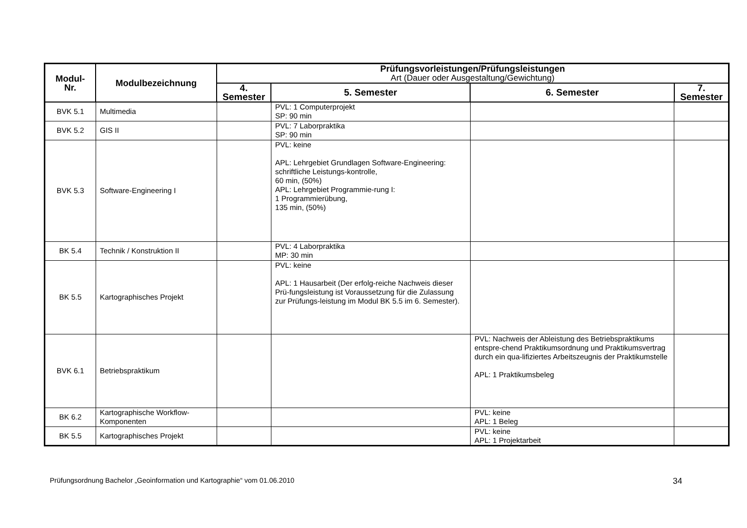| Modul- Nr. | Modulbezeichnung | Prüfungsvorleistungen/Prüfungsleistungen Art (Dauer oder Ausgestaltung/Gewichtung) | | | |
| --- | --- | --- | --- | --- | --- |
| | | 4. Semester | 5. Semester | 6. Semester | 7. Semester |
| BVK 5.1 | Multimedia | | PVL: 1 Computerprojekt SP: 90 min | | |
| BVK 5.2 | GIS II | | PVL: 7 Laborpraktika SP: 90 min | | |
| BVK 5.3 | Software-Engineering I | | PVL: keine APL: Lehrgebiet Grundlagen Software-Engineering: schriftliche Leistungs-kontrolle, 60 min, (50%) APL: Lehrgebiet Programmie-rung I: 1 Programmierübung, 135 min, (50%) | | |
| BK 5.4 | Technik / Konstruktion II | | PVL: 4 Laborpraktika MP: 30 min | | |
| BK 5.5 | Kartographisches Projekt | | PVL: keine APL: 1 Hausarbeit (Der erfolg-reiche Nachweis dieser Prü-fungsleistung ist Voraussetzung für die Zulassung zur Prüfungs-leistung im Modul BK 5.5 im 6. Semester). | | |
| BVK 6.1 | Betriebspraktikum | | | PVL: Nachweis der Ableistung des Betriebspraktikums entspre-chend Praktikumsordnung und Praktikumsvertrag durch ein qua-lifiziertes Arbeitszeugnis der Praktikumstelle APL: 1 Praktikumsbeleg | |
| BK 6.2 | Kartographische Workflow-Komponenten | | | PVL: keine APL: 1 Beleg | |
| BK 5.5 | Kartographisches Projekt | | | PVL: keine APL: 1 Projektarbeit | |
Prüfungsordnung Bachelor „Geoinformation und Kartographie“ vom 01.06.2010 34